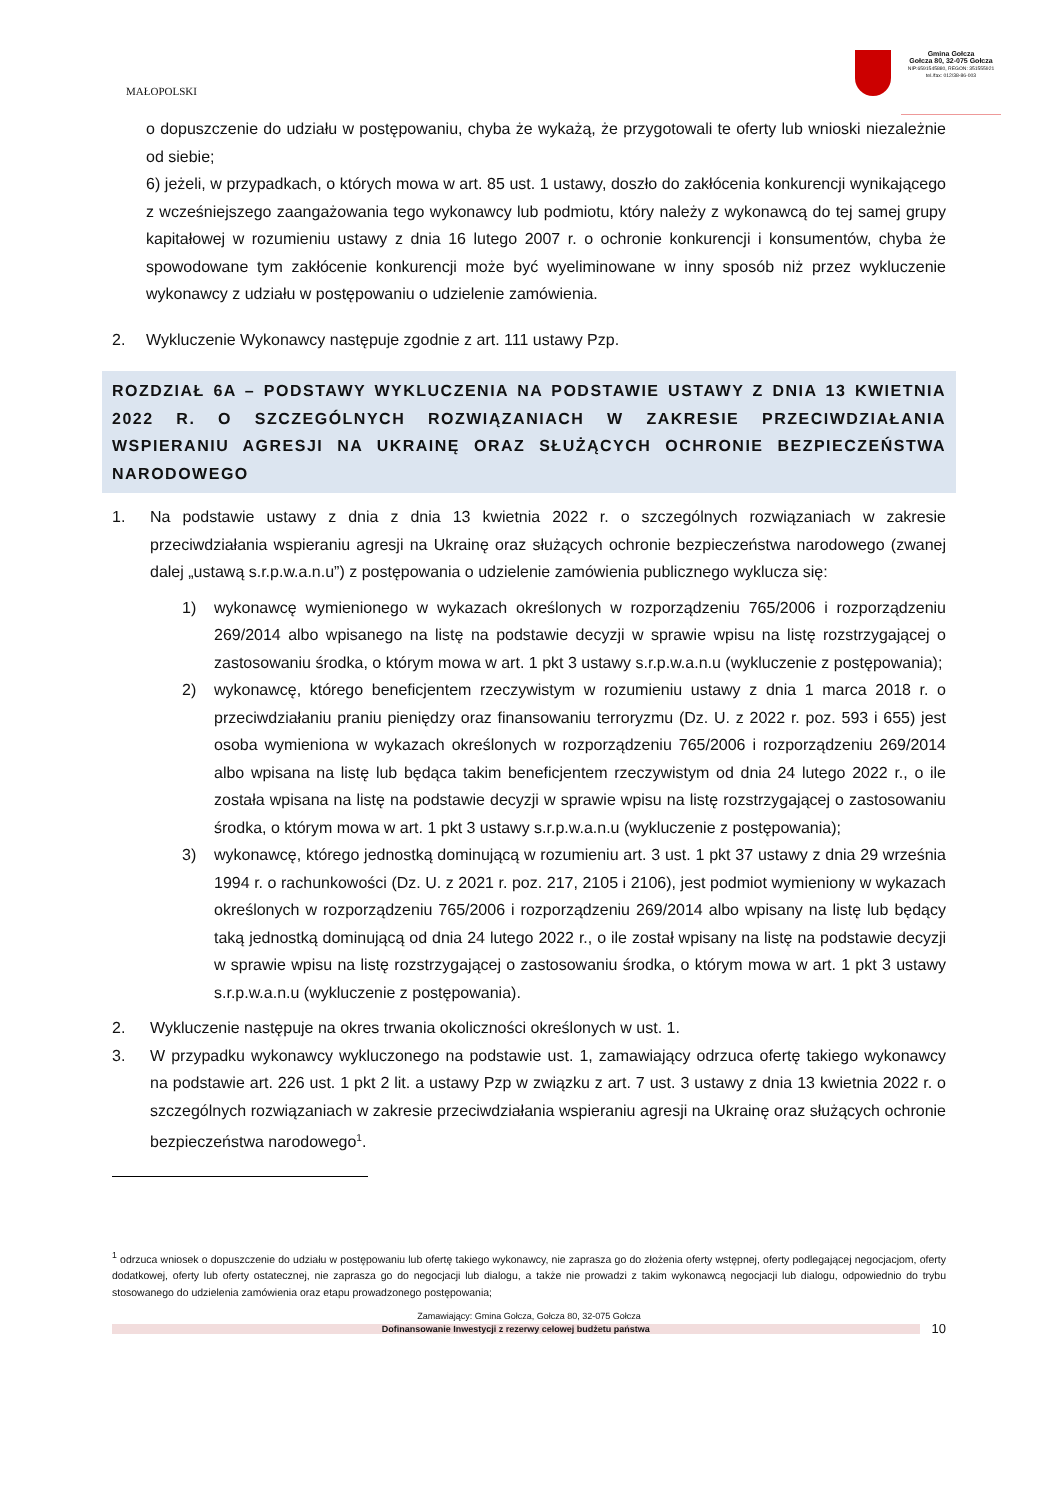MAŁOPOLSKI
Gmina Gołcza
Gołcza 80, 32-075 Gołcza
NIP:6591545880, REGON: 351555921 tel./fax: 012/38-86-003
o dopuszczenie do udziału w postępowaniu, chyba że wykażą, że przygotowali te oferty lub wnioski niezależnie od siebie;
6) jeżeli, w przypadkach, o których mowa w art. 85 ust. 1 ustawy, doszło do zakłócenia konkurencji wynikającego z wcześniejszego zaangażowania tego wykonawcy lub podmiotu, który należy z wykonawcą do tej samej grupy kapitałowej w rozumieniu ustawy z dnia 16 lutego 2007 r. o ochronie konkurencji i konsumentów, chyba że spowodowane tym zakłócenie konkurencji może być wyeliminowane w inny sposób niż przez wykluczenie wykonawcy z udziału w postępowaniu o udzielenie zamówienia.
2. Wykluczenie Wykonawcy następuje zgodnie z art. 111 ustawy Pzp.
ROZDZIAŁ 6A – PODSTAWY WYKLUCZENIA NA PODSTAWIE USTAWY Z DNIA 13 KWIETNIA 2022 R. O SZCZEGÓLNYCH ROZWIĄZANIACH W ZAKRESIE PRZECIWDZIAŁANIA WSPIERANIU AGRESJI NA UKRAINĘ ORAZ SŁUŻĄCYCH OCHRONIE BEZPIECZEŃSTWA NARODOWEGO
1. Na podstawie ustawy z dnia z dnia 13 kwietnia 2022 r. o szczególnych rozwiązaniach w zakresie przeciwdziałania wspieraniu agresji na Ukrainę oraz służących ochronie bezpieczeństwa narodowego (zwanej dalej „ustawą s.r.p.w.a.n.u”) z postępowania o udzielenie zamówienia publicznego wyklucza się:
1) wykonawcę wymienionego w wykazach określonych w rozporządzeniu 765/2006 i rozporządzeniu 269/2014 albo wpisanego na listę na podstawie decyzji w sprawie wpisu na listę rozstrzygającej o zastosowaniu środka, o którym mowa w art. 1 pkt 3 ustawy s.r.p.w.a.n.u (wykluczenie z postępowania);
2) wykonawcę, którego beneficjentem rzeczywistym w rozumieniu ustawy z dnia 1 marca 2018 r. o przeciwdziałaniu praniu pieniędzy oraz finansowaniu terroryzmu (Dz. U. z 2022 r. poz. 593 i 655) jest osoba wymieniona w wykazach określonych w rozporządzeniu 765/2006 i rozporządzeniu 269/2014 albo wpisana na listę lub będąca takim beneficjentem rzeczywistym od dnia 24 lutego 2022 r., o ile została wpisana na listę na podstawie decyzji w sprawie wpisu na listę rozstrzygającej o zastosowaniu środka, o którym mowa w art. 1 pkt 3 ustawy s.r.p.w.a.n.u (wykluczenie z postępowania);
3) wykonawcę, którego jednostką dominującą w rozumieniu art. 3 ust. 1 pkt 37 ustawy z dnia 29 września 1994 r. o rachunkowości (Dz. U. z 2021 r. poz. 217, 2105 i 2106), jest podmiot wymieniony w wykazach określonych w rozporządzeniu 765/2006 i rozporządzeniu 269/2014 albo wpisany na listę lub będący taką jednostką dominującą od dnia 24 lutego 2022 r., o ile został wpisany na listę na podstawie decyzji w sprawie wpisu na listę rozstrzygającej o zastosowaniu środka, o którym mowa w art. 1 pkt 3 ustawy s.r.p.w.a.n.u (wykluczenie z postępowania).
2. Wykluczenie następuje na okres trwania okoliczności określonych w ust. 1.
3. W przypadku wykonawcy wykluczonego na podstawie ust. 1, zamawiający odrzuca ofertę takiego wykonawcy na podstawie art. 226 ust. 1 pkt 2 lit. a ustawy Pzp w związku z art. 7 ust. 3 ustawy z dnia 13 kwietnia 2022 r. o szczególnych rozwiązaniach w zakresie przeciwdziałania wspieraniu agresji na Ukrainę oraz służących ochronie bezpieczeństwa narodowego<sup>1</sup>.
<sup>1</sup> odrzuca wniosek o dopuszczenie do udziału w postępowaniu lub ofertę takiego wykonawcy, nie zaprasza go do złożenia oferty wstępnej, oferty podlegającej negocjacjom, oferty dodatkowej, oferty lub oferty ostatecznej, nie zaprasza go do negocjacji lub dialogu, a także nie prowadzi z takim wykonawcą negocjacji lub dialogu, odpowiednio do trybu stosowanego do udzielenia zamówienia oraz etapu prowadzonego postępowania;
Zamawiający: Gmina Gołcza, Gołcza 80, 32-075 Gołcza
Dofinansowanie Inwestycji z rezerwy celowej budżetu państwa
10